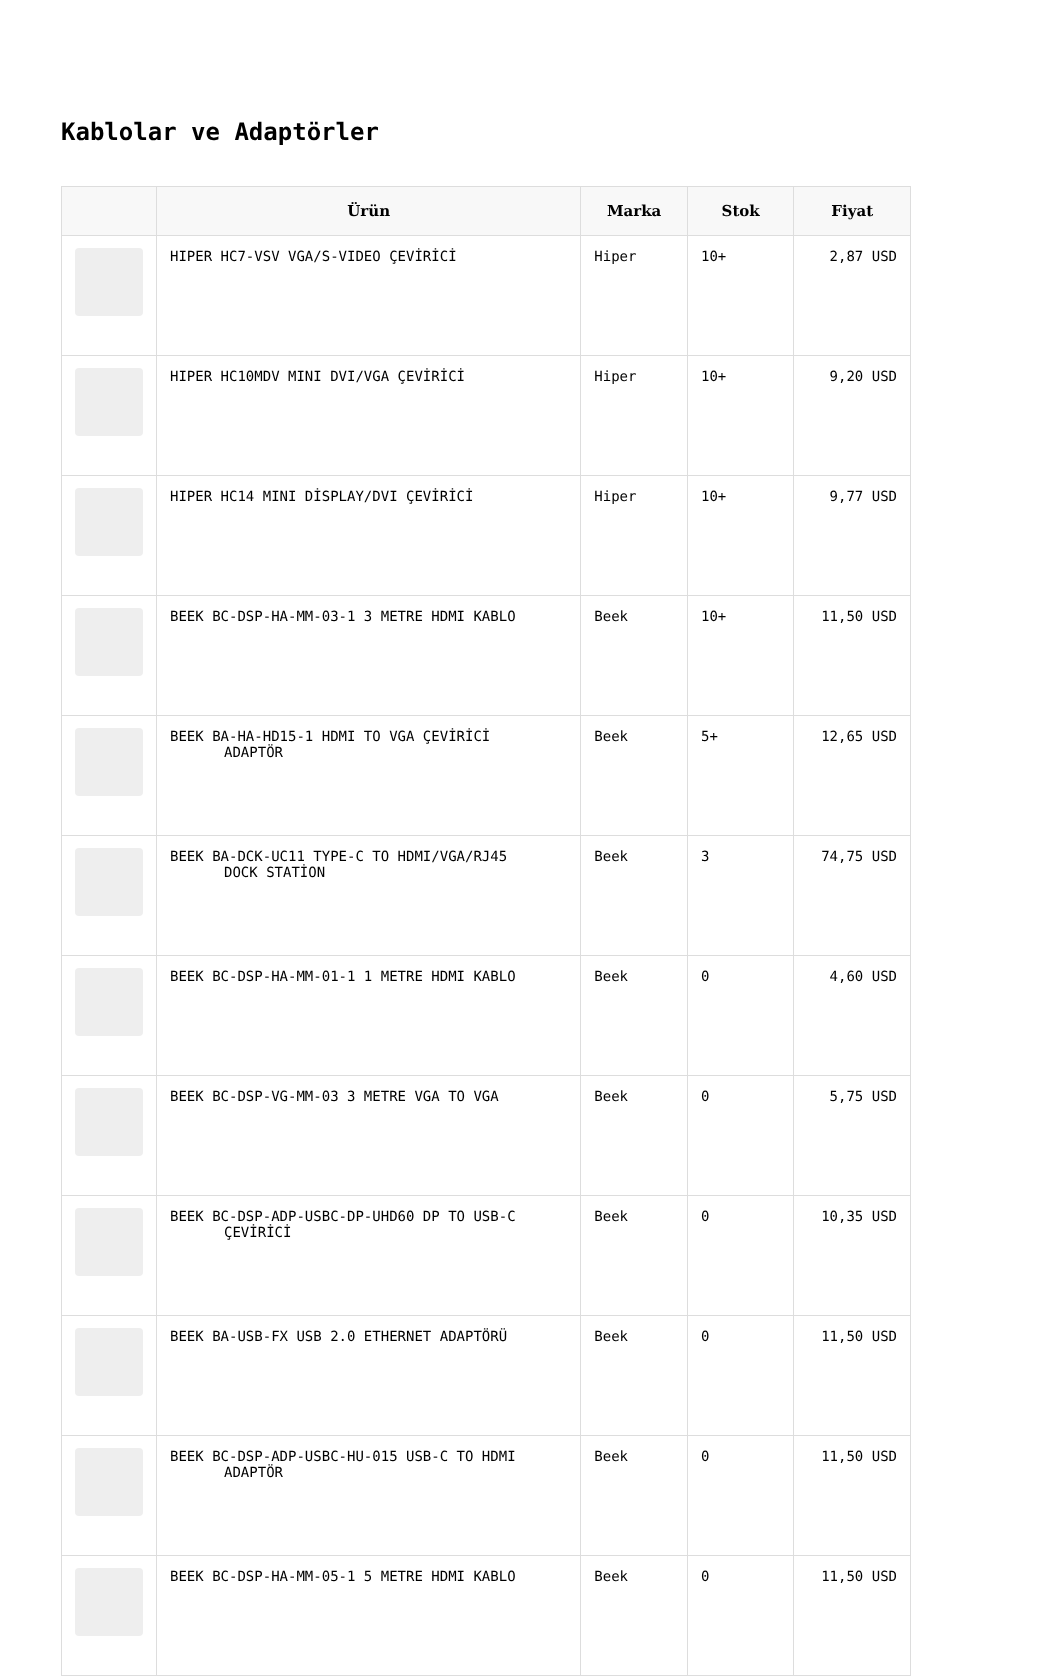Kablolar ve Adaptörler
| | Ürün | Marka | Stok | Fiyat |
| --- | --- | --- | --- | --- |
| | HIPER HC7-VSV VGA/S-VIDEO ÇEVİRİCİ | Hiper | 10+ | 2,87 USD |
| | HIPER HC10MDV MINI DVI/VGA ÇEVİRİCİ | Hiper | 10+ | 9,20 USD |
| | HIPER HC14 MINI DİSPLAY/DVI ÇEVİRİCİ | Hiper | 10+ | 9,77 USD |
| | BEEK BC-DSP-HA-MM-03-1 3 METRE HDMI KABLO | Beek | 10+ | 11,50 USD |
| | BEEK BA-HA-HD15-1 HDMI TO VGA ÇEVİRİCİ ADAPTÖR | Beek | 5+ | 12,65 USD |
| | BEEK BA-DCK-UC11 TYPE-C TO HDMI/VGA/RJ45 DOCK STATİON | Beek | 3 | 74,75 USD |
| | BEEK BC-DSP-HA-MM-01-1 1 METRE HDMI KABLO | Beek | 0 | 4,60 USD |
| | BEEK BC-DSP-VG-MM-03 3 METRE VGA TO VGA | Beek | 0 | 5,75 USD |
| | BEEK BC-DSP-ADP-USBC-DP-UHD60 DP TO USB-C ÇEVİRİCİ | Beek | 0 | 10,35 USD |
| | BEEK BA-USB-FX USB 2.0 ETHERNET ADAPTÖRÜ | Beek | 0 | 11,50 USD |
| | BEEK BC-DSP-ADP-USBC-HU-015 USB-C TO HDMI ADAPTÖR | Beek | 0 | 11,50 USD |
| | BEEK BC-DSP-HA-MM-05-1 5 METRE HDMI KABLO | Beek | 0 | 11,50 USD |